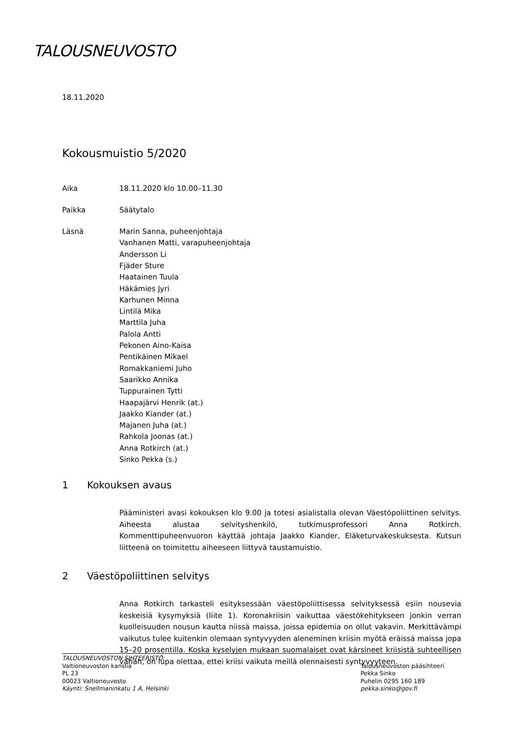TALOUSNEUVOSTO
18.11.2020
Kokousmuistio 5/2020
Aika 18.11.2020 klo 10.00–11.30
Paikka Säätytalo
Läsnä Marin Sanna, puheenjohtaja
Vanhanen Matti, varapuheenjohtaja
Andersson Li
Fjäder Sture
Haatainen Tuula
Häkämies Jyri
Karhunen Minna
Lintilä Mika
Marttila Juha
Palola Antti
Pekonen Aino-Kaisa
Pentikäinen Mikael
Romakkaniemi Juho
Saarikko Annika
Tuppurainen Tytti
Haapajärvi Henrik (at.)
Jaakko Kiander (at.)
Majanen Juha (at.)
Rahkola Joonas (at.)
Anna Rotkirch (at.)
Sinko Pekka (s.)
1 Kokouksen avaus
Pääministeri avasi kokouksen klo 9.00 ja totesi asialistalla olevan Väestöpoliittinen selvitys. Aiheesta alustaa selvityshenkilö, tutkimusprofessori Anna Rotkirch. Kommenttipuheenvuoron käyttää johtaja Jaakko Kiander, Eläketurvakeskuksesta. Kutsun liitteenä on toimitettu aiheeseen liittyvä taustamuistio.
2 Väestöpoliittinen selvitys
Anna Rotkirch tarkasteli esityksessään väestöpoliittisessa selvityksessä esiin nousevia keskeisiä kysymyksiä (liite 1). Koronakriisin vaikuttaa väestökehitykseen jonkin verran kuolleisuuden nousun kautta niissä maissa, joissa epidemia on ollut vakavin. Merkittävämpi vaikutus tulee kuitenkin olemaan syntyvyyden aleneminen kriisin myötä eräissä maissa jopa 15–20 prosentilla. Koska kyselyjen mukaan suomalaiset ovat kärsineet kriisistä suhteellisen vähän, on lupa olettaa, ettei kriisi vaikuta meillä olennaisesti syntyvyyteen.
TALOUSNEUVOSTON SIHTEERISTÖ:
Valtioneuvoston kanslia
PL 23
00023 Valtioneuvosto
Käynti: Snellmaninkatu 1 A, Helsinki
Talousneuvoston pääsihteeri
Pekka Sinko
Puhelin 0295 160 189
pekka.sinko@gov.fi